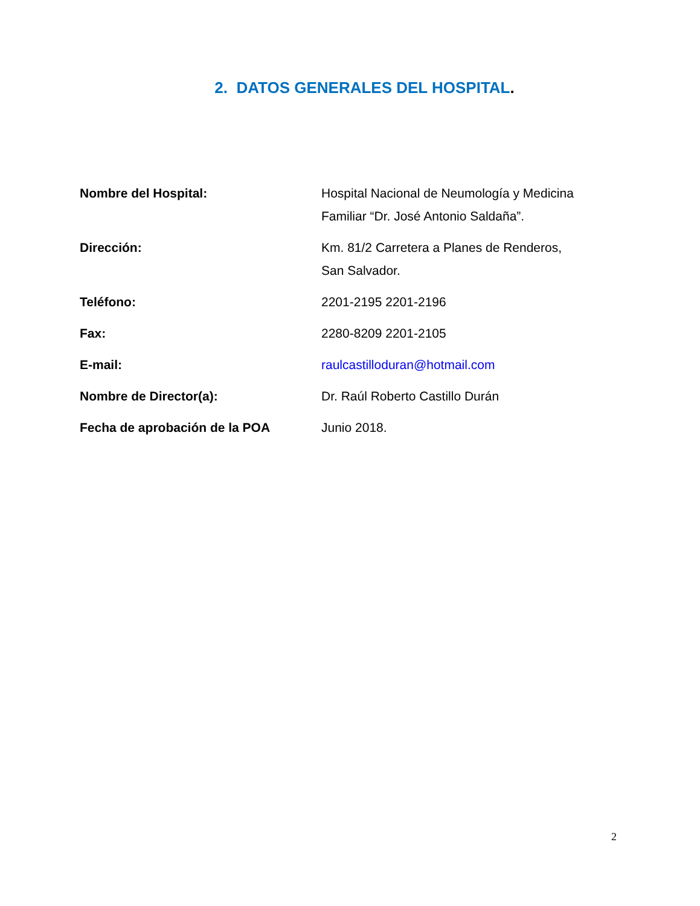2. DATOS GENERALES DEL HOSPITAL.
| Nombre del Hospital: | Hospital Nacional de Neumología y Medicina Familiar “Dr. José Antonio Saldaña”. |
| Dirección: | Km. 81/2 Carretera a Planes de Renderos, San Salvador. |
| Teléfono: | 2201-2195 2201-2196 |
| Fax: | 2280-8209 2201-2105 |
| E-mail: | raulcastilloduran@hotmail.com |
| Nombre de Director(a): | Dr. Raúl Roberto Castillo Durán |
| Fecha de aprobación de la POA | Junio 2018. |
2